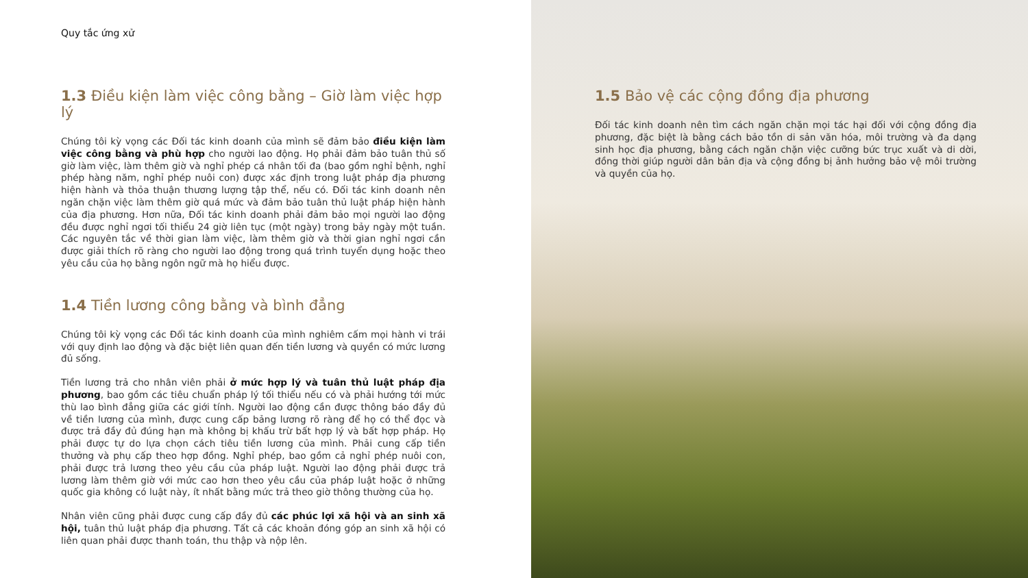Quy tắc ứng xử
1.3 Điều kiện làm việc công bằng – Giờ làm việc hợp lý
Chúng tôi kỳ vọng các Đối tác kinh doanh của mình sẽ đảm bảo điều kiện làm việc công bằng và phù hợp cho người lao động. Họ phải đảm bảo tuân thủ số giờ làm việc, làm thêm giờ và nghỉ phép cá nhân tối đa (bao gồm nghỉ bệnh, nghỉ phép hàng năm, nghỉ phép nuôi con) được xác định trong luật pháp địa phương hiện hành và thỏa thuận thương lượng tập thể, nếu có. Đối tác kinh doanh nên ngăn chặn việc làm thêm giờ quá mức và đảm bảo tuân thủ luật pháp hiện hành của địa phương. Hơn nữa, Đối tác kinh doanh phải đảm bảo mọi người lao động đều được nghỉ ngơi tối thiểu 24 giờ liên tục (một ngày) trong bảy ngày một tuần. Các nguyên tắc về thời gian làm việc, làm thêm giờ và thời gian nghỉ ngơi cần được giải thích rõ ràng cho người lao động trong quá trình tuyển dụng hoặc theo yêu cầu của họ bằng ngôn ngữ mà họ hiểu được.
1.4 Tiền lương công bằng và bình đẳng
Chúng tôi kỳ vọng các Đối tác kinh doanh của mình nghiêm cấm mọi hành vi trái với quy định lao động và đặc biệt liên quan đến tiền lương và quyền có mức lương đủ sống.
Tiền lương trả cho nhân viên phải ở mức hợp lý và tuân thủ luật pháp địa phương, bao gồm các tiêu chuẩn pháp lý tối thiểu nếu có và phải hướng tới mức thù lao bình đẳng giữa các giới tính. Người lao động cần được thông báo đầy đủ về tiền lương của mình, được cung cấp bảng lương rõ ràng để họ có thể đọc và được trả đầy đủ đúng hạn mà không bị khấu trừ bất hợp lý và bất hợp pháp. Họ phải được tự do lựa chọn cách tiêu tiền lương của mình. Phải cung cấp tiền thưởng và phụ cấp theo hợp đồng. Nghỉ phép, bao gồm cả nghỉ phép nuôi con, phải được trả lương theo yêu cầu của pháp luật. Người lao động phải được trả lương làm thêm giờ với mức cao hơn theo yêu cầu của pháp luật hoặc ở những quốc gia không có luật này, ít nhất bằng mức trả theo giờ thông thường của họ.
Nhân viên cũng phải được cung cấp đầy đủ các phúc lợi xã hội và an sinh xã hội, tuân thủ luật pháp địa phương. Tất cả các khoản đóng góp an sinh xã hội có liên quan phải được thanh toán, thu thập và nộp lên.
1.5 Bảo vệ các cộng đồng địa phương
Đối tác kinh doanh nên tìm cách ngăn chặn mọi tác hại đối với cộng đồng địa phương, đặc biệt là bằng cách bảo tồn di sản văn hóa, môi trường và đa dạng sinh học địa phương, bằng cách ngăn chặn việc cưỡng bức trục xuất và di dời, đồng thời giúp người dân bản địa và cộng đồng bị ảnh hưởng bảo vệ môi trường và quyền của họ.